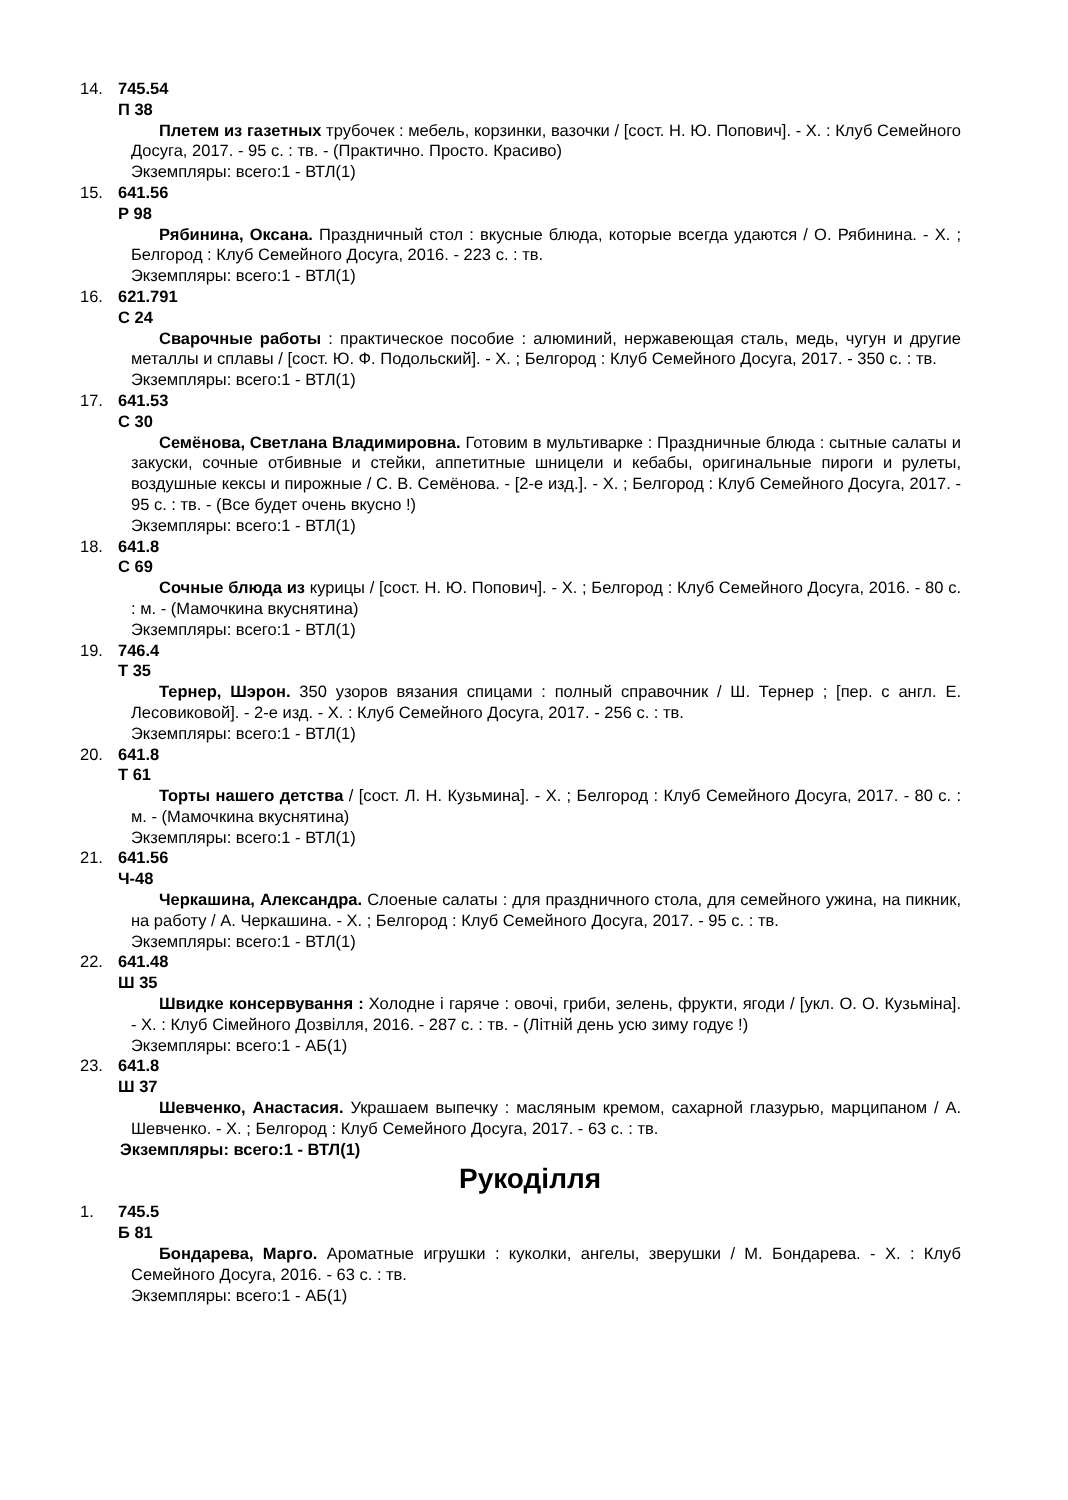14. 745.54
П 38
Плетем из газетных трубочек : мебель, корзинки, вазочки / [сост. Н. Ю. Попович]. - Х. : Клуб Семейного Досуга, 2017. - 95 с. : тв. - (Практично. Просто. Красиво)
Экземпляры: всего:1 - ВТЛ(1)
15. 641.56
Р 98
Рябинина, Оксана. Праздничный стол : вкусные блюда, которые всегда удаются / О. Рябинина. - Х. ; Белгород : Клуб Семейного Досуга, 2016. - 223 с. : тв.
Экземпляры: всего:1 - ВТЛ(1)
16. 621.791
С 24
Сварочные работы : практическое пособие : алюминий, нержавеющая сталь, медь, чугун и другие металлы и сплавы / [сост. Ю. Ф. Подольский]. - Х. ; Белгород : Клуб Семейного Досуга, 2017. - 350 с. : тв.
Экземпляры: всего:1 - ВТЛ(1)
17. 641.53
С 30
Семёнова, Светлана Владимировна. Готовим в мультиварке : Праздничные блюда : сытные салаты и закуски, сочные отбивные и стейки, аппетитные шницели и кебабы, оригинальные пироги и рулеты, воздушные кексы и пирожные / С. В. Семёнова. - [2-е изд.]. - Х. ; Белгород : Клуб Семейного Досуга, 2017. - 95 с. : тв. - (Все будет очень вкусно !)
Экземпляры: всего:1 - ВТЛ(1)
18. 641.8
С 69
Сочные блюда из курицы / [сост. Н. Ю. Попович]. - Х. ; Белгород : Клуб Семейного Досуга, 2016. - 80 с. : м. - (Мамочкина вкуснятина)
Экземпляры: всего:1 - ВТЛ(1)
19. 746.4
Т 35
Тернер, Шэрон. 350 узоров вязания спицами : полный справочник / Ш. Тернер ; [пер. с англ. Е. Лесовиковой]. - 2-е изд. - Х. : Клуб Семейного Досуга, 2017. - 256 с. : тв.
Экземпляры: всего:1 - ВТЛ(1)
20. 641.8
Т 61
Торты нашего детства / [сост. Л. Н. Кузьмина]. - Х. ; Белгород : Клуб Семейного Досуга, 2017. - 80 с. : м. - (Мамочкина вкуснятина)
Экземпляры: всего:1 - ВТЛ(1)
21. 641.56
Ч-48
Черкашина, Александра. Слоеные салаты : для праздничного стола, для семейного ужина, на пикник, на работу / А. Черкашина. - Х. ; Белгород : Клуб Семейного Досуга, 2017. - 95 с. : тв.
Экземпляры: всего:1 - ВТЛ(1)
22. 641.48
Ш 35
Швидке консервування : Холодне і гаряче : овочі, гриби, зелень, фрукти, ягоди / [укл. О. О. Кузьміна]. - Х. : Клуб Сімейного Дозвілля, 2016. - 287 с. : тв. - (Літній день усю зиму годує !)
Экземпляры: всего:1 - АБ(1)
23. 641.8
Ш 37
Шевченко, Анастасия. Украшаем выпечку : масляным кремом, сахарной глазурью, марципаном / А. Шевченко. - Х. ; Белгород : Клуб Семейного Досуга, 2017. - 63 с. : тв.
Экземпляры: всего:1 - ВТЛ(1)
Рукоділля
1. 745.5
Б 81
Бондарева, Марго. Ароматные игрушки : куколки, ангелы, зверушки / М. Бондарева. - Х. : Клуб Семейного Досуга, 2016. - 63 с. : тв.
Экземпляры: всего:1 - АБ(1)